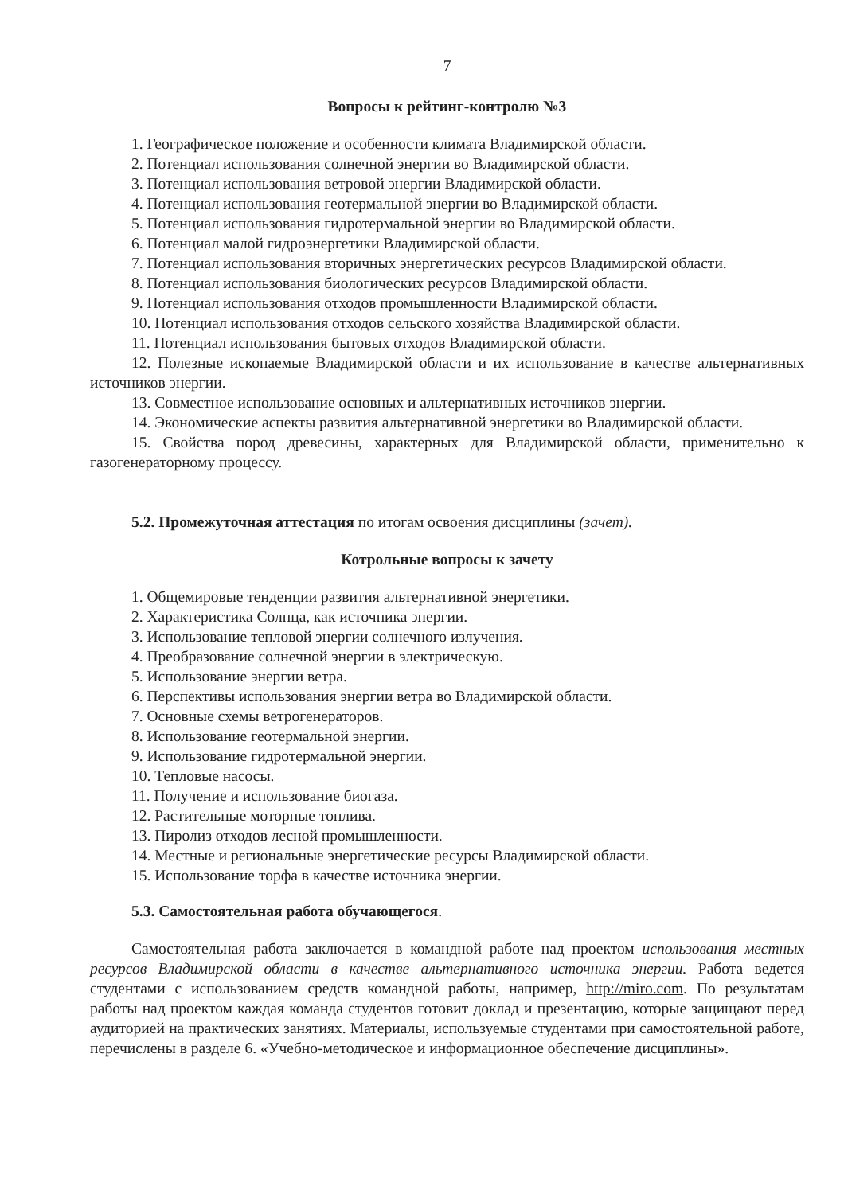7
Вопросы к рейтинг-контролю №3
1. Географическое положение и особенности климата Владимирской области.
2. Потенциал использования солнечной энергии во Владимирской области.
3. Потенциал использования ветровой энергии Владимирской области.
4. Потенциал использования геотермальной энергии во Владимирской области.
5. Потенциал использования гидротермальной энергии во Владимирской области.
6. Потенциал малой гидроэнергетики Владимирской области.
7. Потенциал использования вторичных энергетических ресурсов Владимирской области.
8. Потенциал использования биологических ресурсов Владимирской области.
9. Потенциал использования отходов промышленности Владимирской области.
10. Потенциал использования отходов сельского хозяйства Владимирской области.
11. Потенциал использования бытовых отходов Владимирской области.
12. Полезные ископаемые Владимирской области и их использование в качестве альтернативных источников энергии.
13. Совместное использование основных и альтернативных источников энергии.
14. Экономические аспекты развития альтернативной энергетики во Владимирской области.
15. Свойства пород древесины, характерных для Владимирской области, применительно к газогенераторному процессу.
5.2. Промежуточная аттестация по итогам освоения дисциплины (зачет).
Котрольные вопросы к зачету
1. Общемировые тенденции развития альтернативной энергетики.
2. Характеристика Солнца, как источника энергии.
3. Использование тепловой энергии солнечного излучения.
4. Преобразование солнечной энергии в электрическую.
5. Использование энергии ветра.
6. Перспективы использования энергии ветра во Владимирской области.
7. Основные схемы ветрогенераторов.
8. Использование геотермальной энергии.
9. Использование гидротермальной энергии.
10. Тепловые насосы.
11. Получение и использование биогаза.
12. Растительные моторные топлива.
13. Пиролиз отходов лесной промышленности.
14. Местные и региональные энергетические ресурсы Владимирской области.
15. Использование торфа в качестве источника энергии.
5.3. Самостоятельная работа обучающегося.
Самостоятельная работа заключается в командной работе над проектом использования местных ресурсов Владимирской области в качестве альтернативного источника энергии. Работа ведется студентами с использованием средств командной работы, например, http://miro.com. По результатам работы над проектом каждая команда студентов готовит доклад и презентацию, которые защищают перед аудиторией на практических занятиях. Материалы, используемые студентами при самостоятельной работе, перечислены в разделе 6. «Учебно-методическое и информационное обеспечение дисциплины».